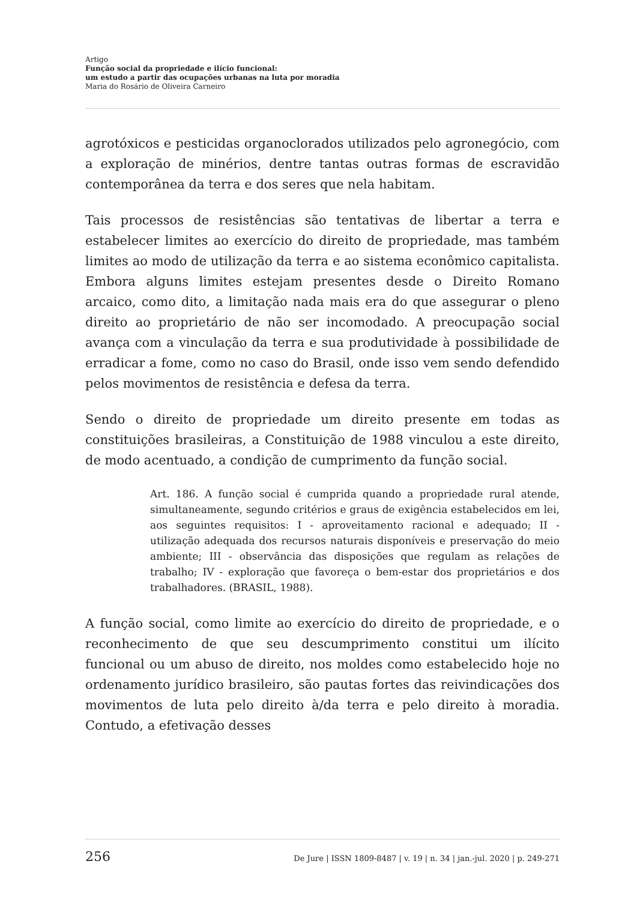Artigo
Função social da propriedade e ilício funcional:
um estudo a partir das ocupações urbanas na luta por moradia
Maria do Rosário de Oliveira Carneiro
agrotóxicos e pesticidas organoclorados utilizados pelo agronegócio, com a exploração de minérios, dentre tantas outras formas de escravidão contemporânea da terra e dos seres que nela habitam.
Tais processos de resistências são tentativas de libertar a terra e estabelecer limites ao exercício do direito de propriedade, mas também limites ao modo de utilização da terra e ao sistema econômico capitalista. Embora alguns limites estejam presentes desde o Direito Romano arcaico, como dito, a limitação nada mais era do que assegurar o pleno direito ao proprietário de não ser incomodado. A preocupação social avança com a vinculação da terra e sua produtividade à possibilidade de erradicar a fome, como no caso do Brasil, onde isso vem sendo defendido pelos movimentos de resistência e defesa da terra.
Sendo o direito de propriedade um direito presente em todas as constituições brasileiras, a Constituição de 1988 vinculou a este direito, de modo acentuado, a condição de cumprimento da função social.
Art. 186. A função social é cumprida quando a propriedade rural atende, simultaneamente, segundo critérios e graus de exigência estabelecidos em lei, aos seguintes requisitos: I - aproveitamento racional e adequado; II - utilização adequada dos recursos naturais disponíveis e preservação do meio ambiente; III - observância das disposições que regulam as relações de trabalho; IV - exploração que favoreça o bem-estar dos proprietários e dos trabalhadores. (BRASIL, 1988).
A função social, como limite ao exercício do direito de propriedade, e o reconhecimento de que seu descumprimento constitui um ilícito funcional ou um abuso de direito, nos moldes como estabelecido hoje no ordenamento jurídico brasileiro, são pautas fortes das reivindicações dos movimentos de luta pelo direito à/da terra e pelo direito à moradia. Contudo, a efetivação desses
256 De Jure | ISSN 1809-8487 | v. 19 | n. 34 | jan.-jul. 2020 | p. 249-271